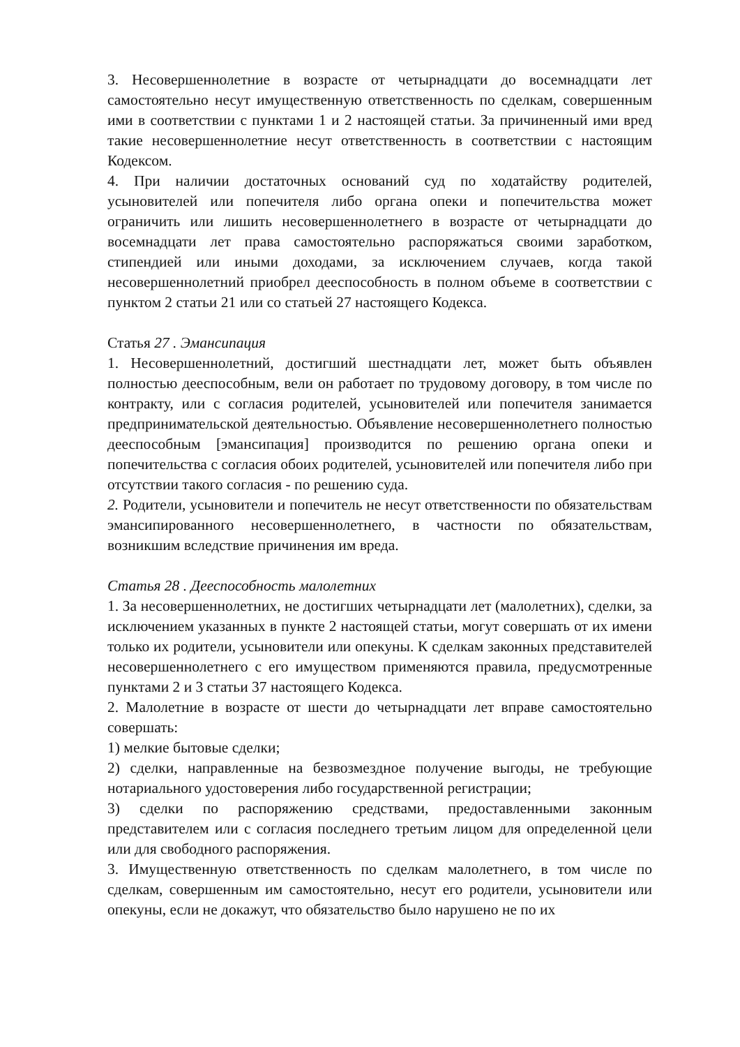3. Несовершеннолетние в возрасте от четырнадцати до восемнадцати лет самостоятельно несут имущественную ответственность по сделкам, совершенным ими в соответствии с пунктами 1 и 2 настоящей статьи. За причиненный ими вред такие несовершеннолетние несут ответственность в соответствии с настоящим Кодексом.
4. При наличии достаточных оснований суд по ходатайству родителей, усыновителей или попечителя либо органа опеки и попечительства может ограничить или лишить несовершеннолетнего в возрасте от четырнадцати до восемнадцати лет права самостоятельно распоряжаться своими заработком, стипендией или иными доходами, за исключением случаев, когда такой несовершеннолетний приобрел дееспособность в полном объеме в соответствии с пунктом 2 статьи 21 или со статьей 27 настоящего Кодекса.
Статья 27 . Эмансипация
1. Несовершеннолетний, достигший шестнадцати лет, может быть объявлен полностью дееспособным, вели он работает по трудовому договору, в том числе по контракту, или с согласия родителей, усыновителей или попечителя занимается предпринимательской деятельностью. Объявление несовершеннолетнего полностью дееспособным [эмансипация] производится по решению органа опеки и попечительства с согласия обоих родителей, усыновителей или попечителя либо при отсутствии такого согласия - по решению суда.
2. Родители, усыновители и попечитель не несут ответственности по обязательствам эмансипированного несовершеннолетнего, в частности по обязательствам, возникшим вследствие причинения им вреда.
Статья 28 . Дееспособность малолетних
1. За несовершеннолетних, не достигших четырнадцати лет (малолетних), сделки, за исключением указанных в пункте 2 настоящей статьи, могут совершать от их имени только их родители, усыновители или опекуны. К сделкам законных представителей несовершеннолетнего с его имуществом применяются правила, предусмотренные пунктами 2 и 3 статьи 37 настоящего Кодекса.
2. Малолетние в возрасте от шести до четырнадцати лет вправе самостоятельно совершать:
1) мелкие бытовые сделки;
2) сделки, направленные на безвозмездное получение выгоды, не требующие нотариального удостоверения либо государственной регистрации;
3) сделки по распоряжению средствами, предоставленными законным представителем или с согласия последнего третьим лицом для определенной цели или для свободного распоряжения.
3. Имущественную ответственность по сделкам малолетнего, в том числе по сделкам, совершенным им самостоятельно, несут его родители, усыновители или опекуны, если не докажут, что обязательство было нарушено не по их